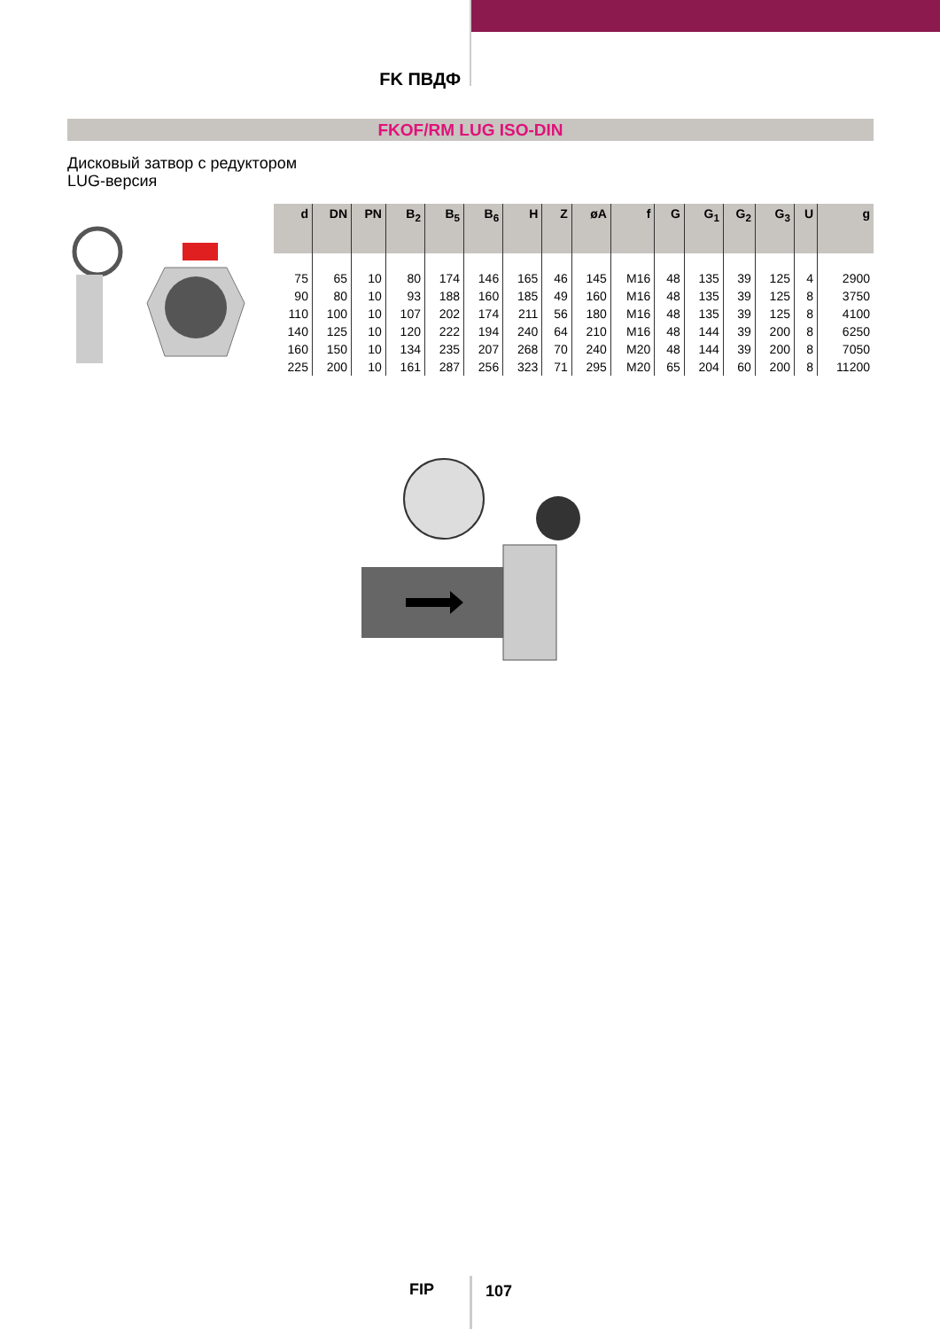FK ПВДФ
FKOF/RM LUG ISO-DIN
Дисковый затвор с редуктором
LUG-версия
| d | DN | PN | B<sub>2</sub> | B<sub>5</sub> | B<sub>6</sub> | H | Z | øA | f | G | G<sub>1</sub> | G<sub>2</sub> | G<sub>3</sub> | U | g |
| --- | --- | --- | --- | --- | --- | --- | --- | --- | --- | --- | --- | --- | --- | --- | --- |
| 75 | 65 | 10 | 80 | 174 | 146 | 165 | 46 | 145 | M16 | 48 | 135 | 39 | 125 | 4 | 2900 |
| 90 | 80 | 10 | 93 | 188 | 160 | 185 | 49 | 160 | M16 | 48 | 135 | 39 | 125 | 8 | 3750 |
| 110 | 100 | 10 | 107 | 202 | 174 | 211 | 56 | 180 | M16 | 48 | 135 | 39 | 125 | 8 | 4100 |
| 140 | 125 | 10 | 120 | 222 | 194 | 240 | 64 | 210 | M16 | 48 | 144 | 39 | 200 | 8 | 6250 |
| 160 | 150 | 10 | 134 | 235 | 207 | 268 | 70 | 240 | M20 | 48 | 144 | 39 | 200 | 8 | 7050 |
| 225 | 200 | 10 | 161 | 287 | 256 | 323 | 71 | 295 | M20 | 65 | 204 | 60 | 200 | 8 | 11200 |
FIP 107